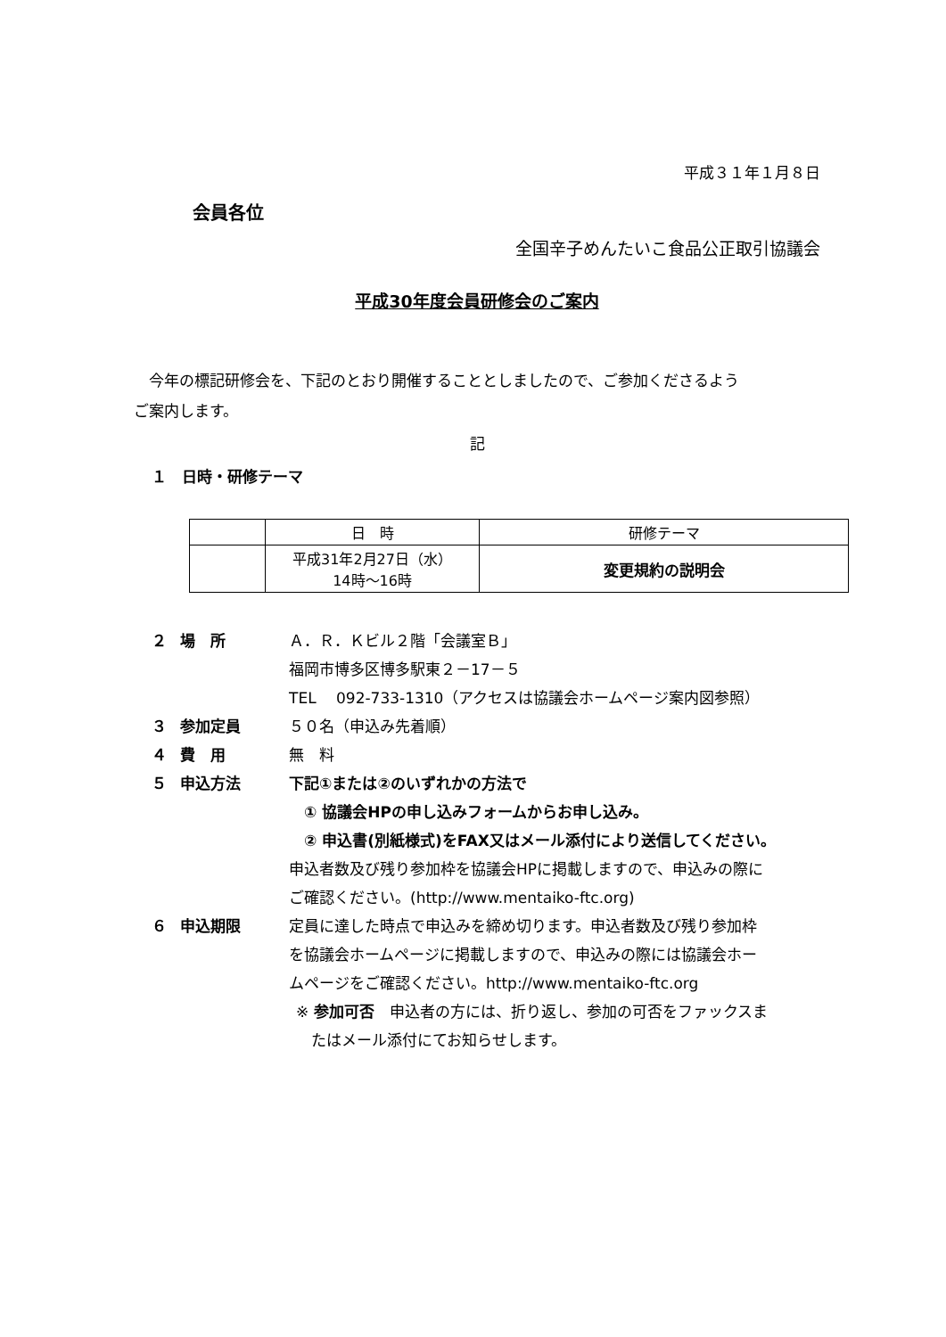平成３１年１月８日
会員各位
全国辛子めんたいこ食品公正取引協議会
平成30年度会員研修会のご案内
　今年の標記研修会を、下記のとおり開催することとしましたので、ご参加くださるよう
ご案内します。
記
１　日時・研修テーマ
| | 日 時 | 研修テーマ |
| | 平成31年2月27日（水） 14時～16時 | 変更規約の説明会 |
２ 場　所 Ａ．Ｒ．Ｋビル２階「会議室Ｂ」
福岡市博多区博多駅東２－17－５
TEL　 092-733-1310（アクセスは協議会ホームページ案内図参照）
３ 参加定員 ５０名（申込み先着順）
４ 費　用 無　料
５ 申込方法 下記①または②のいずれかの方法で
　① 協議会HPの申し込みフォームからお申し込み。
　② 申込書(別紙様式)をFAX又はメール添付により送信してください。
申込者数及び残り参加枠を協議会HPに掲載しますので、申込みの際に
ご確認ください。(http://www.mentaiko-ftc.org)
６ 申込期限 定員に達した時点で申込みを締め切ります。申込者数及び残り参加枠
を協議会ホームページに掲載しますので、申込みの際には協議会ホー
ムページをご確認ください。http://www.mentaiko-ftc.org
※ 参加可否　申込者の方には、折り返し、参加の可否をファックスま
　たはメール添付にてお知らせします。